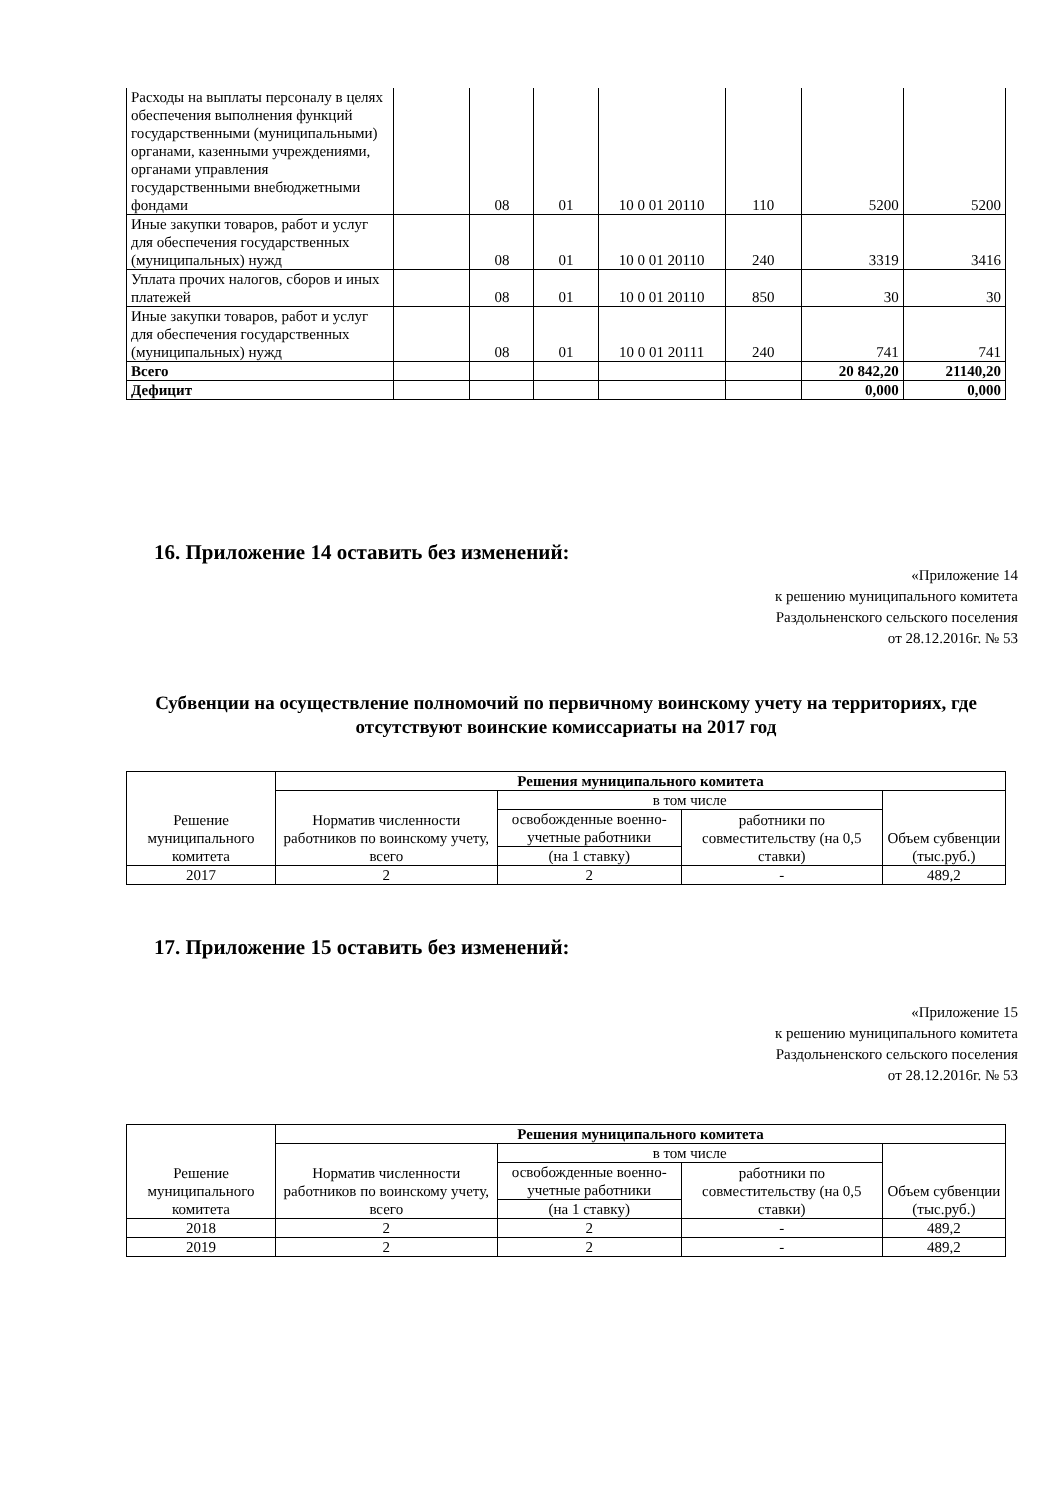| Расходы на выплаты персоналу в целях обеспечения выполнения функций государственными (муниципальными) органами, казенными учреждениями, органами управления государственными внебюджетными фондами | | 08 | 01 | 10 0 01 20110 | 110 | 5200 | 5200 |
| Иные закупки товаров, работ и услуг для обеспечения государственных (муниципальных) нужд | | 08 | 01 | 10 0 01 20110 | 240 | 3319 | 3416 |
| Уплата прочих налогов, сборов и иных платежей | | 08 | 01 | 10 0 01 20110 | 850 | 30 | 30 |
| Иные закупки товаров, работ и услуг для обеспечения государственных (муниципальных) нужд | | 08 | 01 | 10 0 01 20111 | 240 | 741 | 741 |
| Всего | | | | | | 20 842,20 | 21140,20 |
| Дефицит | | | | | | 0,000 | 0,000 |
16. Приложение 14 оставить без изменений:
«Приложение 14
к решению муниципального комитета
Раздольненского сельского поселения
от 28.12.2016г. № 53
Субвенции на осуществление полномочий по первичному воинскому учету на территориях, где отсутствуют воинские комиссариаты на 2017 год
| Решение муниципального комитета | Решения муниципального комитета | | | |
| | Норматив численности работников по воинскому учету, всего | в том числе | | Объем субвенции (тыс.руб.) |
| | | освобожденные военно-учетные работники | работники по совместительству (на 0,5 ставки) | |
| | | (на 1 ставку) | | |
| 2017 | 2 | 2 | - | 489,2 |
17. Приложение 15 оставить без изменений:
«Приложение 15
к решению муниципального комитета
Раздольненского сельского поселения
от 28.12.2016г. № 53
| Решение муниципального комитета | Решения муниципального комитета | | | |
| | Норматив численности работников по воинскому учету, всего | в том числе | | Объем субвенции (тыс.руб.) |
| | | освобожденные военно-учетные работники | работники по совместительству (на 0,5 ставки) | |
| | | (на 1 ставку) | | |
| 2018 | 2 | 2 | - | 489,2 |
| 2019 | 2 | 2 | - | 489,2 |